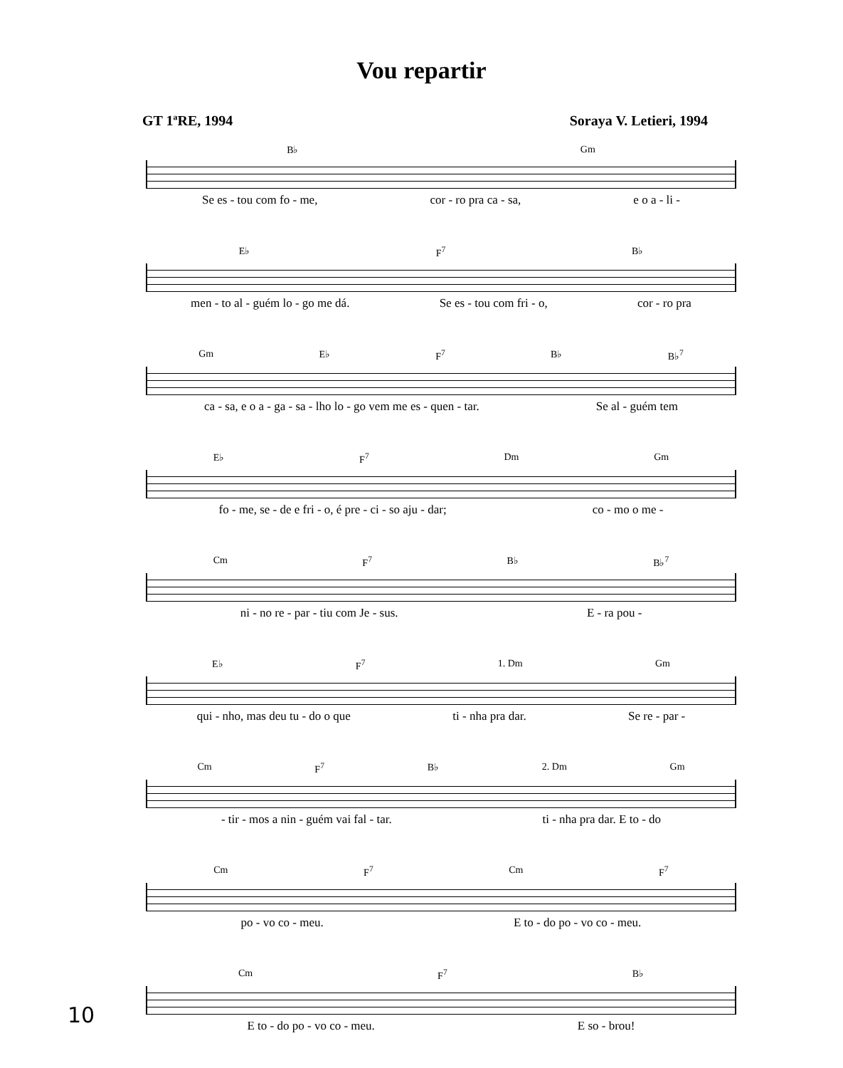Vou repartir
GT 1ªRE, 1994 Soraya V. Letieri, 1994
B♭ Gm
Se es - tou com fo - me, cor - ro pra ca - sa, e o a - li -
E♭ F<sup>7</sup> B♭
men - to al - guém lo - go me dá. Se es - tou com fri - o, cor - ro pra
Gm E♭ F<sup>7</sup> B♭ B♭<sup>7</sup>
ca - sa, e o a - ga - sa - lho lo - go vem me es - quen - tar. Se al - guém tem
E♭ F<sup>7</sup> Dm Gm
fo - me, se - de e fri - o, é pre - ci - so aju - dar; co - mo o me -
Cm F<sup>7</sup> B♭ B♭<sup>7</sup>
ni - no re - par - tiu com Je - sus. E - ra pou -
E♭ F<sup>7</sup> 1. Dm Gm
qui - nho, mas deu tu - do o que ti - nha pra dar. Se re - par -
Cm F<sup>7</sup> B♭ 2. Dm Gm
- tir - mos a nin - guém vai fal - tar. ti - nha pra dar. E to - do
Cm F<sup>7</sup> Cm F<sup>7</sup>
po - vo co - meu. E to - do po - vo co - meu.
Cm F<sup>7</sup> B♭
E to - do po - vo co - meu. E so - brou!
10